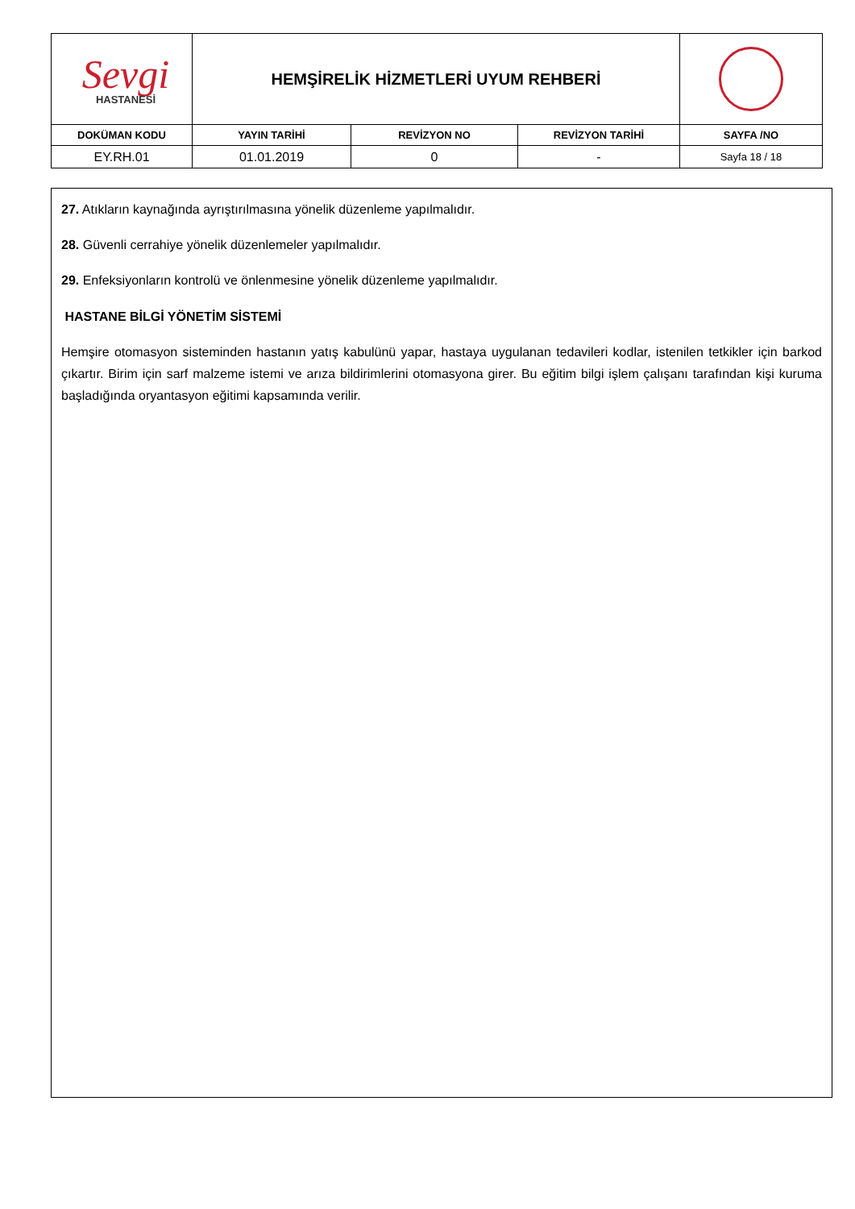| Sevgi HASTANESİ | HEMŞİRELİK HİZMETLERİ UYUM REHBERİ | | | |
| DOKÜMAN KODU | YAYIN TARİHİ | REVİZYON NO | REVİZYON TARİHİ | SAYFA /NO |
| EY.RH.01 | 01.01.2019 | 0 | - | Sayfa 18 / 18 |
27. Atıkların kaynağında ayrıştırılmasına yönelik düzenleme yapılmalıdır.
28. Güvenli cerrahiye yönelik düzenlemeler yapılmalıdır.
29. Enfeksiyonların kontrolü ve önlenmesine yönelik düzenleme yapılmalıdır.
HASTANE BİLGİ YÖNETİM SİSTEMİ
Hemşire otomasyon sisteminden hastanın yatış kabulünü yapar, hastaya uygulanan tedavileri kodlar, istenilen tetkikler için barkod çıkartır. Birim için sarf malzeme istemi ve arıza bildirimlerini otomasyona girer. Bu eğitim bilgi işlem çalışanı tarafından kişi kuruma başladığında oryantasyon eğitimi kapsamında verilir.